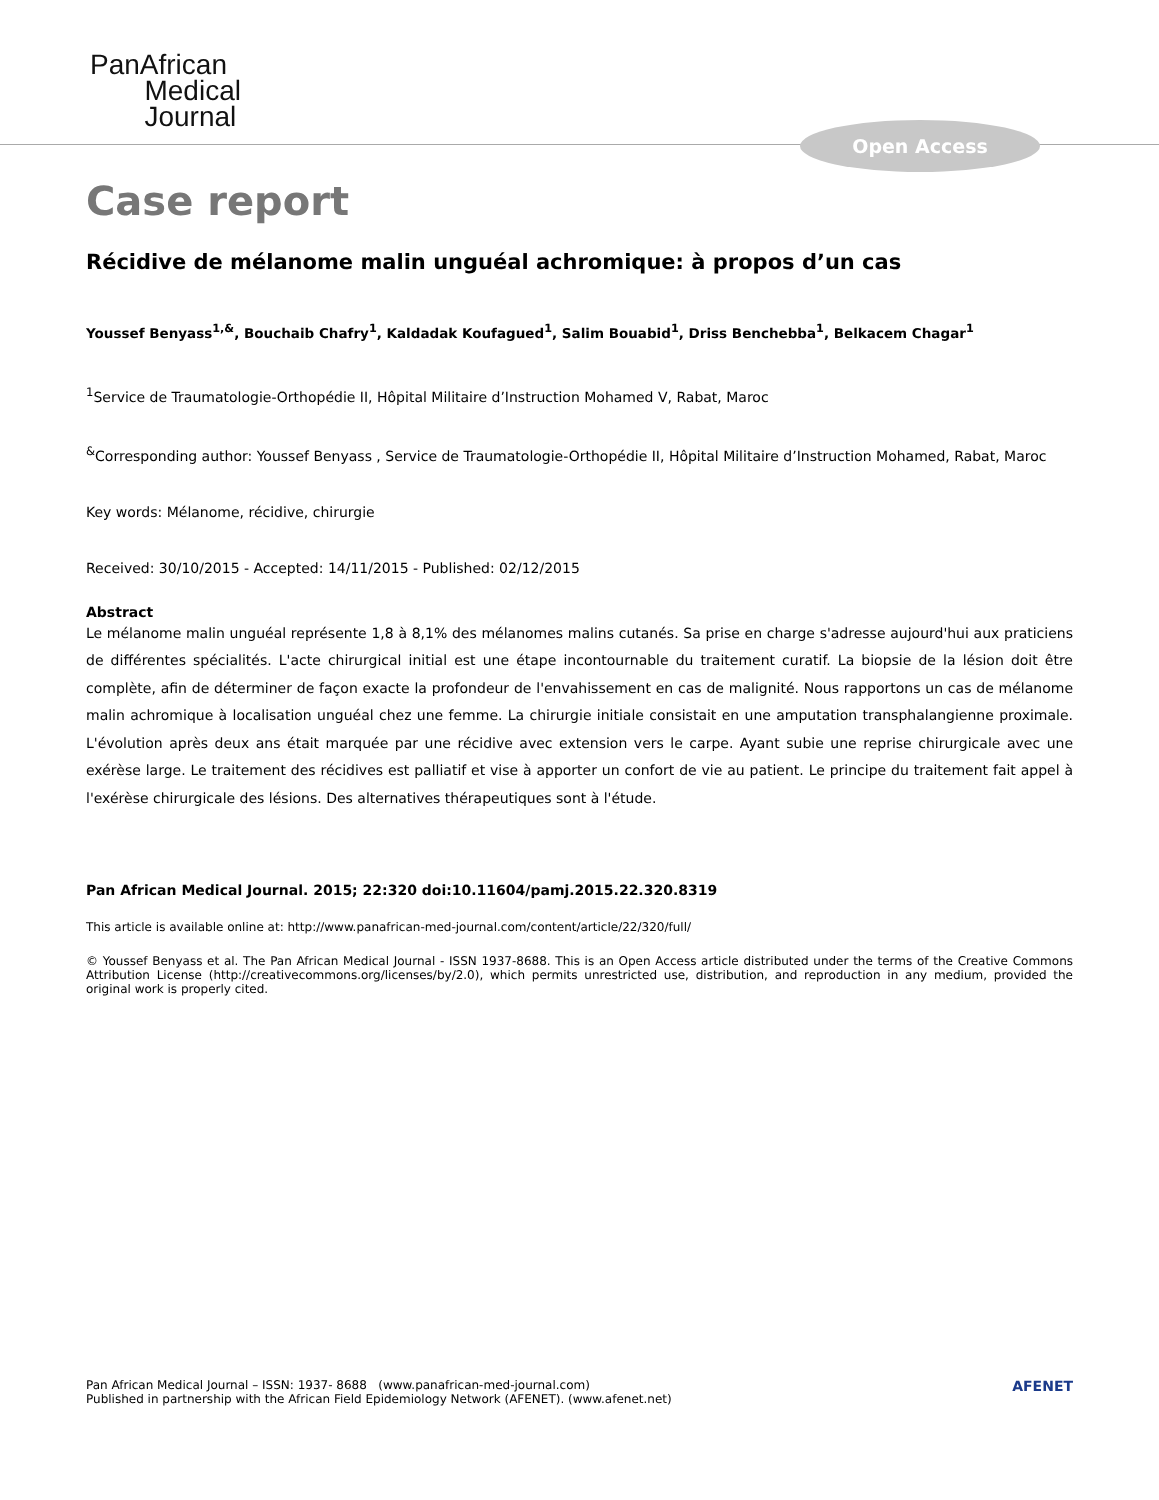PanAfrican
Medical
Journal
Open Access
Case report
Récidive de mélanome malin unguéal achromique: à propos d’un cas
Youssef Benyass<sup>1,&</sup>, Bouchaib Chafry<sup>1</sup>, Kaldadak Koufagued<sup>1</sup>, Salim Bouabid<sup>1</sup>, Driss Benchebba<sup>1</sup>, Belkacem Chagar<sup>1</sup>
<sup>1</sup> Service de Traumatologie-Orthopédie II, Hôpital Militaire d’Instruction Mohamed V, Rabat, Maroc
<sup>&</sup>Corresponding author: Youssef Benyass , Service de Traumatologie-Orthopédie II, Hôpital Militaire d’Instruction Mohamed, Rabat, Maroc
Key words: Mélanome, récidive, chirurgie
Received: 30/10/2015 - Accepted: 14/11/2015 - Published: 02/12/2015
Abstract
Le mélanome malin unguéal représente 1,8 à 8,1% des mélanomes malins cutanés. Sa prise en charge s'adresse aujourd'hui aux praticiens de différentes spécialités. L'acte chirurgical initial est une étape incontournable du traitement curatif. La biopsie de la lésion doit être complète, afin de déterminer de façon exacte la profondeur de l'envahissement en cas de malignité. Nous rapportons un cas de mélanome malin achromique à localisation unguéal chez une femme. La chirurgie initiale consistait en une amputation transphalangienne proximale. L'évolution après deux ans était marquée par une récidive avec extension vers le carpe. Ayant subie une reprise chirurgicale avec une exérèse large. Le traitement des récidives est palliatif et vise à apporter un confort de vie au patient. Le principe du traitement fait appel à l'exérèse chirurgicale des lésions. Des alternatives thérapeutiques sont à l'étude.
Pan African Medical Journal. 2015; 22:320 doi:10.11604/pamj.2015.22.320.8319
This article is available online at: http://www.panafrican-med-journal.com/content/article/22/320/full/
© Youssef Benyass et al. The Pan African Medical Journal - ISSN 1937-8688. This is an Open Access article distributed under the terms of the Creative Commons Attribution License (http://creativecommons.org/licenses/by/2.0), which permits unrestricted use, distribution, and reproduction in any medium, provided the original work is properly cited.
Pan African Medical Journal – ISSN: 1937- 8688 (www.panafrican-med-journal.com)
Published in partnership with the African Field Epidemiology Network (AFENET). (www.afenet.net)
AFENET